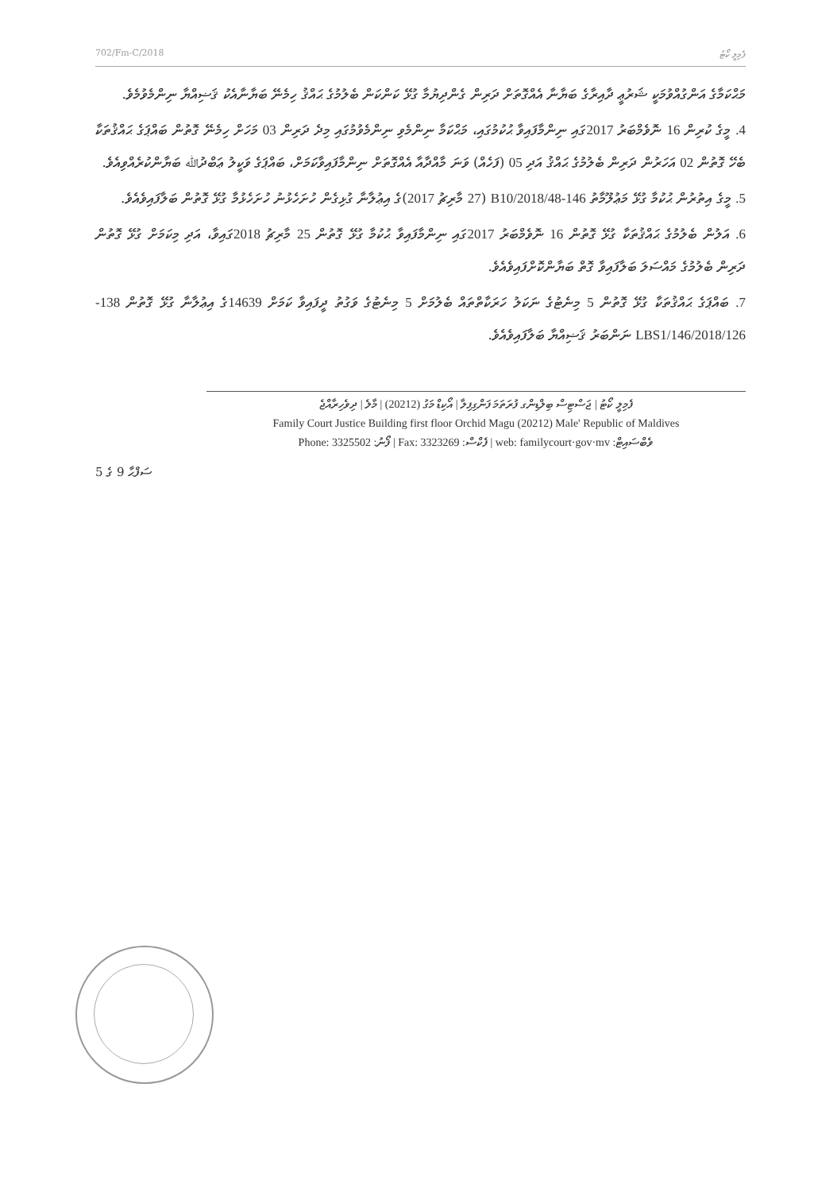702/Fm-C/2018 ފެމިލީ ކޯޓު
މަޙްކަމާގެ އަންގުއްވުމަކީ ޝަރުޢީ ދާއިރާގެ ބަޔާނާ އެއްގޮތަށް ދަރިން ގެންދިޔުމާ ގުޅޭ ކަންކަން ބެލުމުގެ ޙައްޤު ހިމެނޭ ބަޔާނާއެކު ޤަޟިއްޔާ ނިންމެވުމެވެ.
4. މީގެ ކުރިން 16 ނޮވެމްބަރު 2017ގައި ނިންމާފައިވާ ޙުކުމުގައި، މަޙްކަމާ ނިންމެވި ނިންމެވުމުގައި މިދެ ދަރިން 03 މަހަށް ހިމެނޭ ގޮތުން ބައްޕަގެ ޙައްޤުތަކާ ބެހޭ ގޮތުން 02 އަހަރުން ދަރިން ބެލުމުގެ ޙައްޤު އަދި 05 (ފަހެއް) ވަނަ މާއްދާއާ އެއްގޮތަށް ނިންމާފައިވާކަމަށް، ބައްޕަގެ ވަކީލު ޢަބްދުﷲ ބަޔާންކުރެއްވިއެވެ.
5. މީގެ އިތުރުން ޙުކުމާ ގުޅޭ މަޢުލޫމާތު 146-B10/2018/48 (27 މާރިޗު 2017)ގެ އިޢުލާނާ ގުޅިގެން ހުށަހެޅުނު ހުށަހެޅުމާ ގުޅޭ ގޮތުން ބަލާފައިވެއެވެ.
6. އަލުން ބެލުމުގެ ޙައްޤުތަކާ ގުޅޭ ގޮތުން 16 ނޮވެމްބަރު 2017ގައި ނިންމާފައިވާ ޙުކުމާ ގުޅޭ ގޮތުން 25 މާރިޗު 2018ގައިވާ، އަދި މިކަމަށް ގުޅޭ ގޮތުން ދަރިން ބެލުމުގެ މައްސަލަ ބަލާފައިވާ ގޮތް ބަޔާންކޮށްފައިވެއެވެ.
7. ބައްޕަގެ ޙައްޤުތަކާ ގުޅޭ ގޮތުން 5 މިނެޓުގެ ނަކަލު ހަރަކާތްތައް ބެލުމަށް 5 މިނެޓުގެ ވަގުތު ދީފައިވާ ކަމަށް 14639ގެ އިޢުލާނާ ގުޅޭ ގޮތުން 138-LBS1/146/2018/126 ނަންބަރު ޤަޟިއްޔާ ބަލާފައިވެއެވެ.
ފެމިލީ ކޯޓު | ޖަސްޓިސް ބިލްޑިންގ ފުރަތަމަ ފަންގިފިލާ | އޯކިޑް މަގު (20212) | މާލެ | ދިވެހިރާއްޖެ
Family Court Justice Building first floor Orchid Magu (20212) Male' Republic of Maldives
Phone: 3325502 :ފޯނު | Fax: 3323269 :ފެކްސް | web: familycourt·gov·mv :ވެބްސައިޓް
ސަފްޙާ 9 ގެ 5